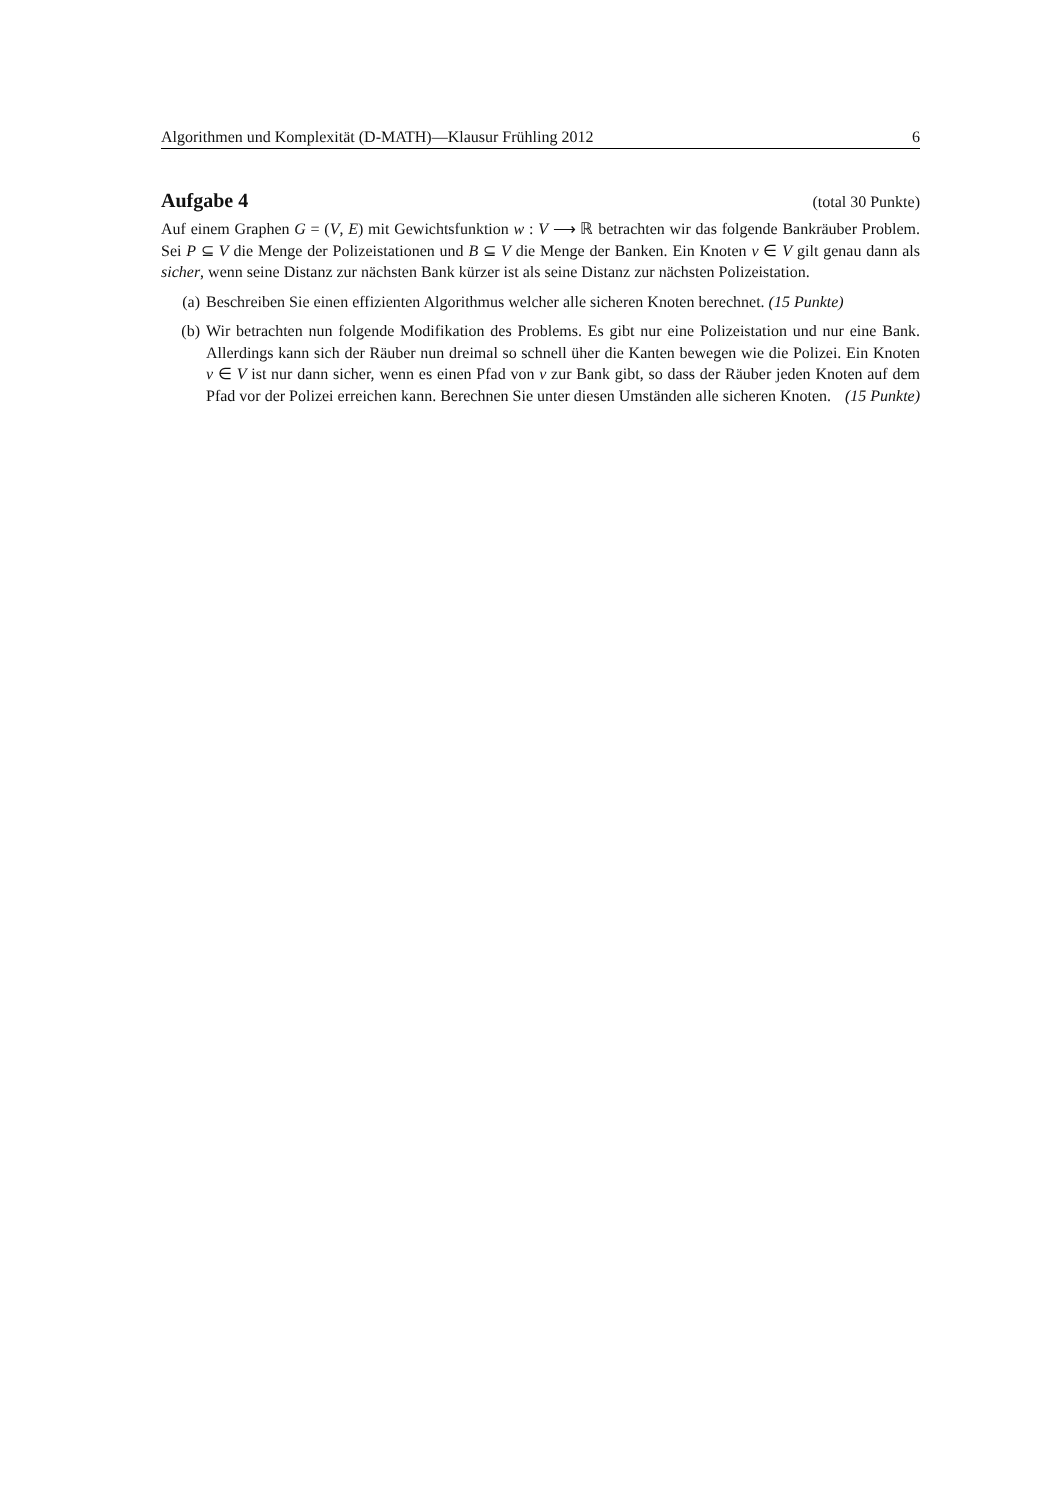Algorithmen und Komplexität (D-MATH)—Klausur Frühling 2012 6
Aufgabe 4
(total 30 Punkte)
Auf einem Graphen G = (V, E) mit Gewichtsfunktion w : V ⟶ ℝ betrachten wir das folgende Bankräuber Problem. Sei P ⊆ V die Menge der Polizeistationen und B ⊆ V die Menge der Banken. Ein Knoten v ∈ V gilt genau dann als sicher, wenn seine Distanz zur nächsten Bank kürzer ist als seine Distanz zur nächsten Polizeistation.
(a) Beschreiben Sie einen effizienten Algorithmus welcher alle sicheren Knoten berechnet. (15 Punkte)
(b) Wir betrachten nun folgende Modifikation des Problems. Es gibt nur eine Polizeistation und nur eine Bank. Allerdings kann sich der Räuber nun dreimal so schnell üher die Kanten bewegen wie die Polizei. Ein Knoten v ∈ V ist nur dann sicher, wenn es einen Pfad von v zur Bank gibt, so dass der Räuber jeden Knoten auf dem Pfad vor der Polizei erreichen kann. Berechnen Sie unter diesen Umständen alle sicheren Knoten. (15 Punkte)